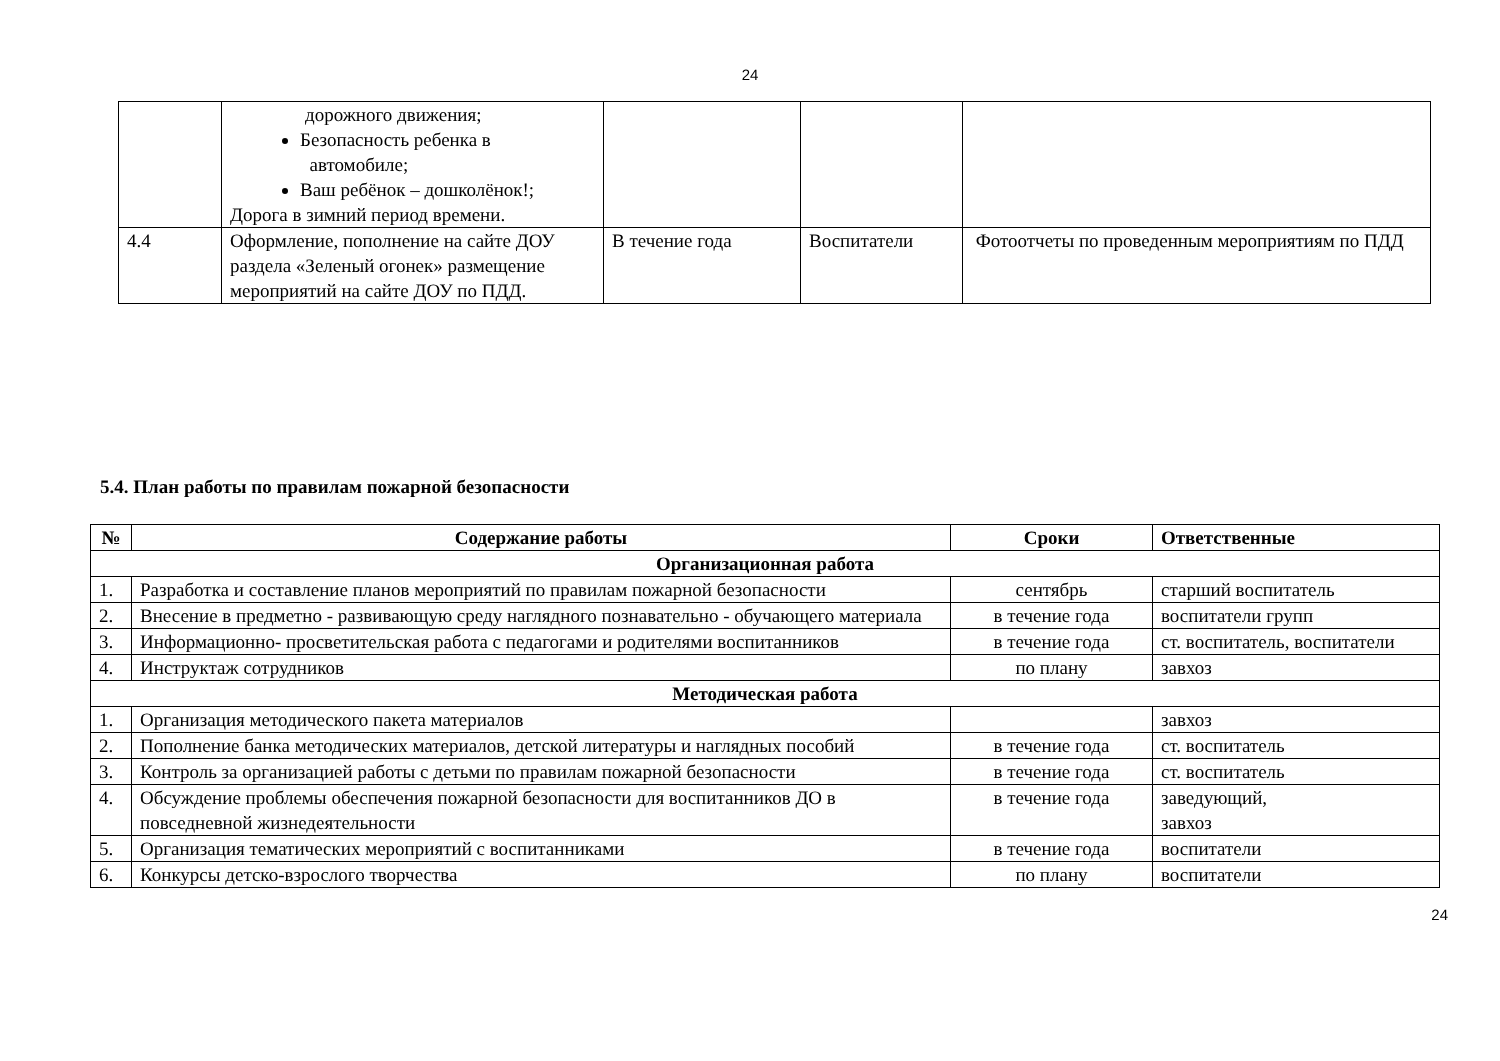24
| | дорожного движения; Безопасность ребенка в автомобиле; Ваш ребёнок – дошколёнок!; Дорога в зимний период времени. | | | |
| 4.4 | Оформление, пополнение на сайте ДОУ раздела «Зеленый огонек» размещение мероприятий на сайте ДОУ по ПДД. | В течение года | Воспитатели | Фотоотчеты по проведенным мероприятиям по ПДД |
5.4. План работы по правилам пожарной безопасности
| № | Содержание работы | Сроки | Ответственные |
| --- | --- | --- | --- |
| Организационная работа | | | |
| 1. | Разработка и составление планов мероприятий по правилам пожарной безопасности | сентябрь | старший воспитатель |
| 2. | Внесение в предметно - развивающую среду наглядного познавательно - обучающего материала | в течение года | воспитатели групп |
| 3. | Информационно- просветительская работа с педагогами и родителями воспитанников | в течение года | ст. воспитатель, воспитатели |
| 4. | Инструктаж сотрудников | по плану | завхоз |
| Методическая работа | | | |
| 1. | Организация методического пакета материалов | | завхоз |
| 2. | Пополнение банка методических материалов, детской литературы и наглядных пособий | в течение года | ст. воспитатель |
| 3. | Контроль за организацией работы с детьми по правилам пожарной безопасности | в течение года | ст. воспитатель |
| 4. | Обсуждение проблемы обеспечения пожарной безопасности для воспитанников ДО в повседневной жизнедеятельности | в течение года | заведующий, завхоз |
| 5. | Организация тематических мероприятий с воспитанниками | в течение года | воспитатели |
| 6. | Конкурсы детско-взрослого творчества | по плану | воспитатели |
24